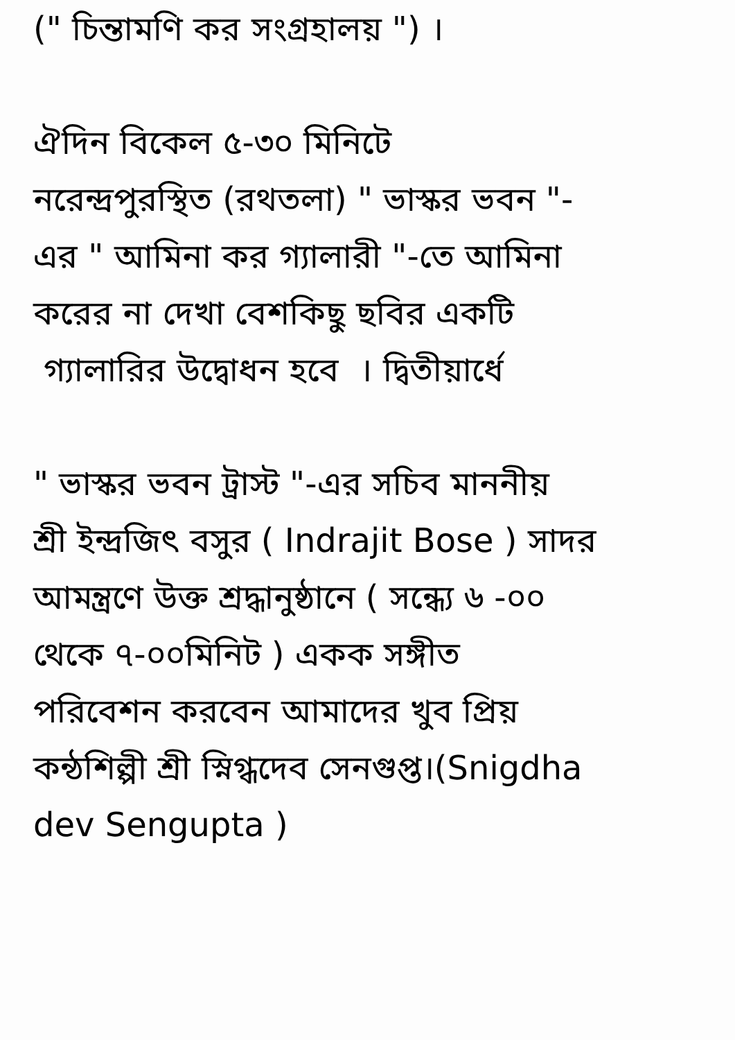(" চিন্তামণি কর সংগ্রহালয় ") । ঐদিন বিকেল ৫-৩০ মিনিটে নরেন্দ্রপুরস্থিত (রথতলা) " ভাস্কর ভবন "- এর " আমিনা কর গ্যালারী "-তে আমিনা করের না দেখা বেশকিছু ছবির একটি গ্যালারির উদ্বোধন হবে । দ্বিতীয়ার্ধে " ভাস্কর ভবন ট্রাস্ট "-এর সচিব মাননীয় শ্রী ইন্দ্রজিৎ বসুর ( Indrajit Bose ) সাদর আমন্ত্রণে উক্ত শ্রদ্ধানুষ্ঠানে ( সন্ধ্যে ৬ -০০ থেকে ৭-০০মিনিট ) একক সঙ্গীত পরিবেশন করবেন আমাদের খুব প্রিয় কন্ঠশিল্পী শ্রী স্নিগ্ধদেব সেনগুপ্ত।(Snigdha dev Sengupta )